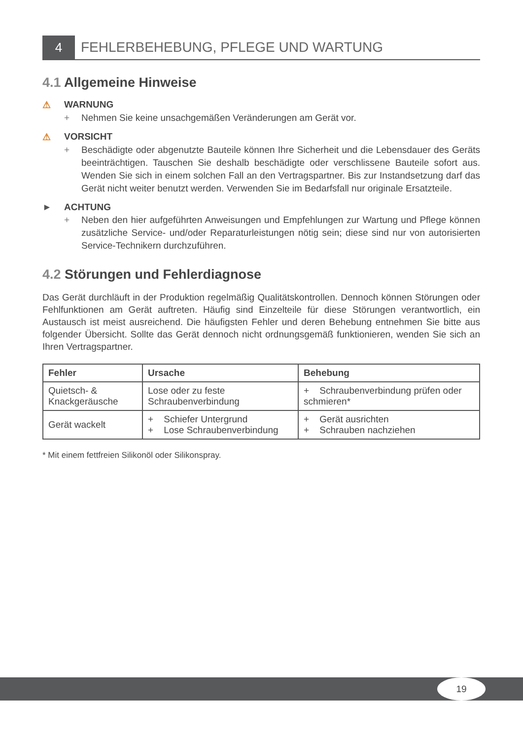4 FEHLERBEHEBUNG, PFLEGE UND WARTUNG
4.1 Allgemeine Hinweise
⚠ WARNUNG
+ Nehmen Sie keine unsachgemäßen Veränderungen am Gerät vor.
⚠ VORSICHT
+ Beschädigte oder abgenutzte Bauteile können Ihre Sicherheit und die Lebensdauer des Geräts beeinträchtigen. Tauschen Sie deshalb beschädigte oder verschlissene Bauteile sofort aus. Wenden Sie sich in einem solchen Fall an den Vertragspartner. Bis zur Instandsetzung darf das Gerät nicht weiter benutzt werden. Verwenden Sie im Bedarfsfall nur originale Ersatzteile.
► ACHTUNG
+ Neben den hier aufgeführten Anweisungen und Empfehlungen zur Wartung und Pflege können zusätzliche Service- und/oder Reparaturleistungen nötig sein; diese sind nur von autorisierten Service-Technikern durchzuführen.
4.2 Störungen und Fehlerdiagnose
Das Gerät durchläuft in der Produktion regelmäßig Qualitätskontrollen. Dennoch können Störungen oder Fehlfunktionen am Gerät auftreten. Häufig sind Einzelteile für diese Störungen verantwortlich, ein Austausch ist meist ausreichend. Die häufigsten Fehler und deren Behebung entnehmen Sie bitte aus folgender Übersicht. Sollte das Gerät dennoch nicht ordnungsgemäß funktionieren, wenden Sie sich an Ihren Vertragspartner.
| Fehler | Ursache | Behebung |
| --- | --- | --- |
| Quietsch- & Knackgeräusche | Lose oder zu feste Schraubenverbindung | + Schraubenverbindung prüfen oder schmieren* |
| Gerät wackelt | + Schiefer Untergrund + Lose Schraubenverbindung | + Gerät ausrichten + Schrauben nachziehen |
* Mit einem fettfreien Silikonöl oder Silikonspray.
19